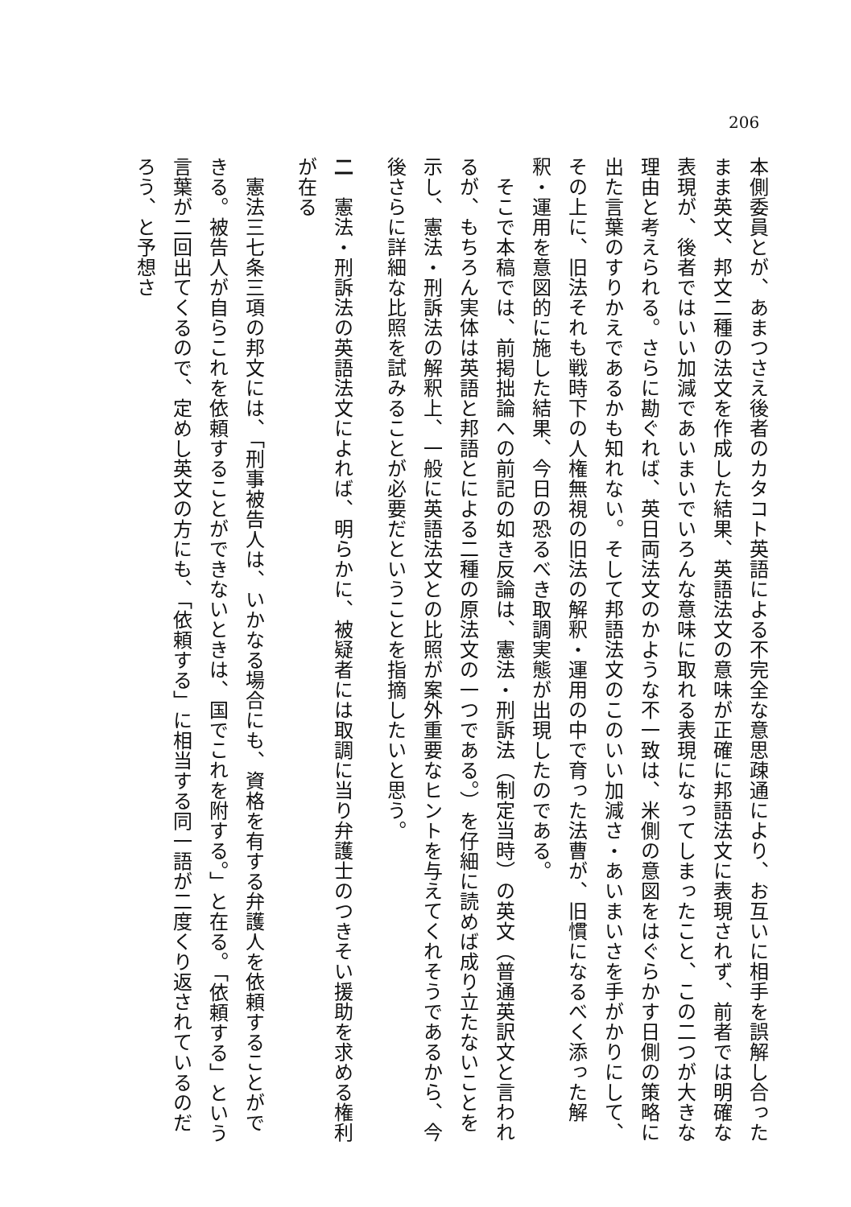206
本側委員とが、あまつさえ後者のカタコト英語による不完全な意思疎通により、お互いに相手を誤解し合ったまま英文、邦文二種の法文を作成した結果、英語法文の意味が正確に邦語法文に表現されず、前者では明確な表現が、後者ではいい加減であいまいでいろんな意味に取れる表現になってしまったこと、この二つが大きな理由と考えられる。さらに勘ぐれば、英日両法文のかような不一致は、米側の意図をはぐらかす日側の策略に出た言葉のすりかえであるかも知れない。そして邦語法文のこのいい加減さ・あいまいさを手がかりにして、その上に、旧法それも戦時下の人権無視の旧法の解釈・運用の中で育った法曹が、旧慣になるべく添った解釈・運用を意図的に施した結果、今日の恐るべき取調実態が出現したのである。
　そこで本稿では、前掲拙論への前記の如き反論は、憲法・刑訴法（制定当時）の英文（普通英訳文と言われるが、もちろん実体は英語と邦語とによる二種の原法文の一つである。）を仔細に読めば成り立たないことを示し、憲法・刑訴法の解釈上、一般に英語法文との比照が案外重要なヒントを与えてくれそうであるから、今後さらに詳細な比照を試みることが必要だということを指摘したいと思う。
二　憲法・刑訴法の英語法文によれば、明らかに、被疑者には取調に当り弁護士のつきそい援助を求める権利が在る
　憲法三七条三項の邦文には、「刑事被告人は、いかなる場合にも、資格を有する弁護人を依頼することができる。被告人が自らこれを依頼することができないときは、国でこれを附する。」と在る。「依頼する」という言葉が二回出てくるので、定めし英文の方にも、「依頼する」に相当する同一語が二度くり返されているのだろう、と予想さ